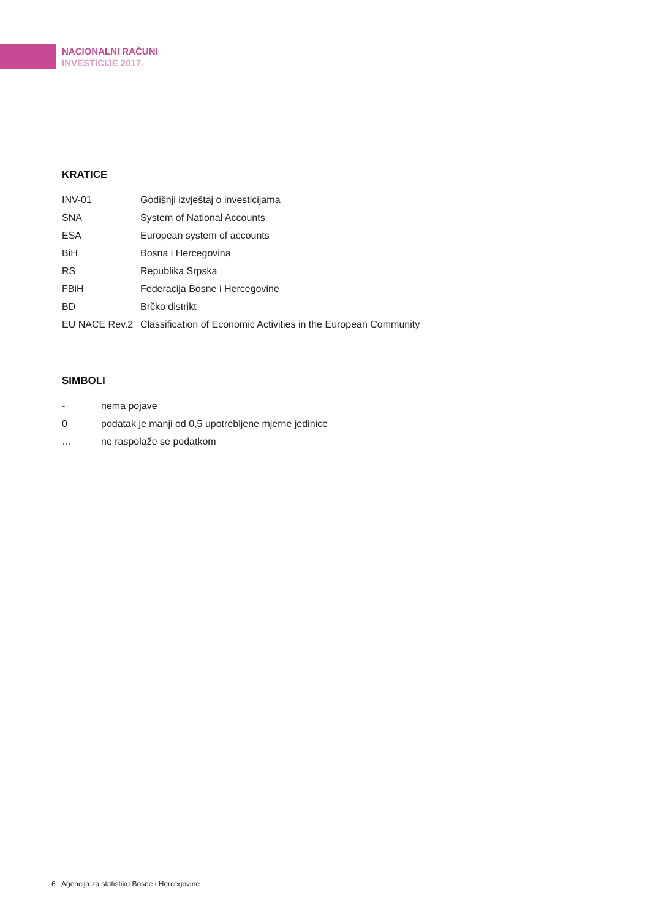NACIONALNI RAČUNI
INVESTICIJE 2017.
KRATICE
| INV-01 | Godišnji izvještaj o investicijama |
| SNA | System of National Accounts |
| ESA | European system of accounts |
| BiH | Bosna i Hercegovina |
| RS | Republika Srpska |
| FBiH | Federacija Bosne i Hercegovine |
| BD | Brčko distrikt |
| EU NACE Rev.2 | Classification of Economic Activities in the European Community |
SIMBOLI
| - | nema pojave |
| 0 | podatak je manji od 0,5 upotrebljene mjerne jedinice |
| … | ne raspolaže se podatkom |
6 Agencija za statistiku Bosne i Hercegovine